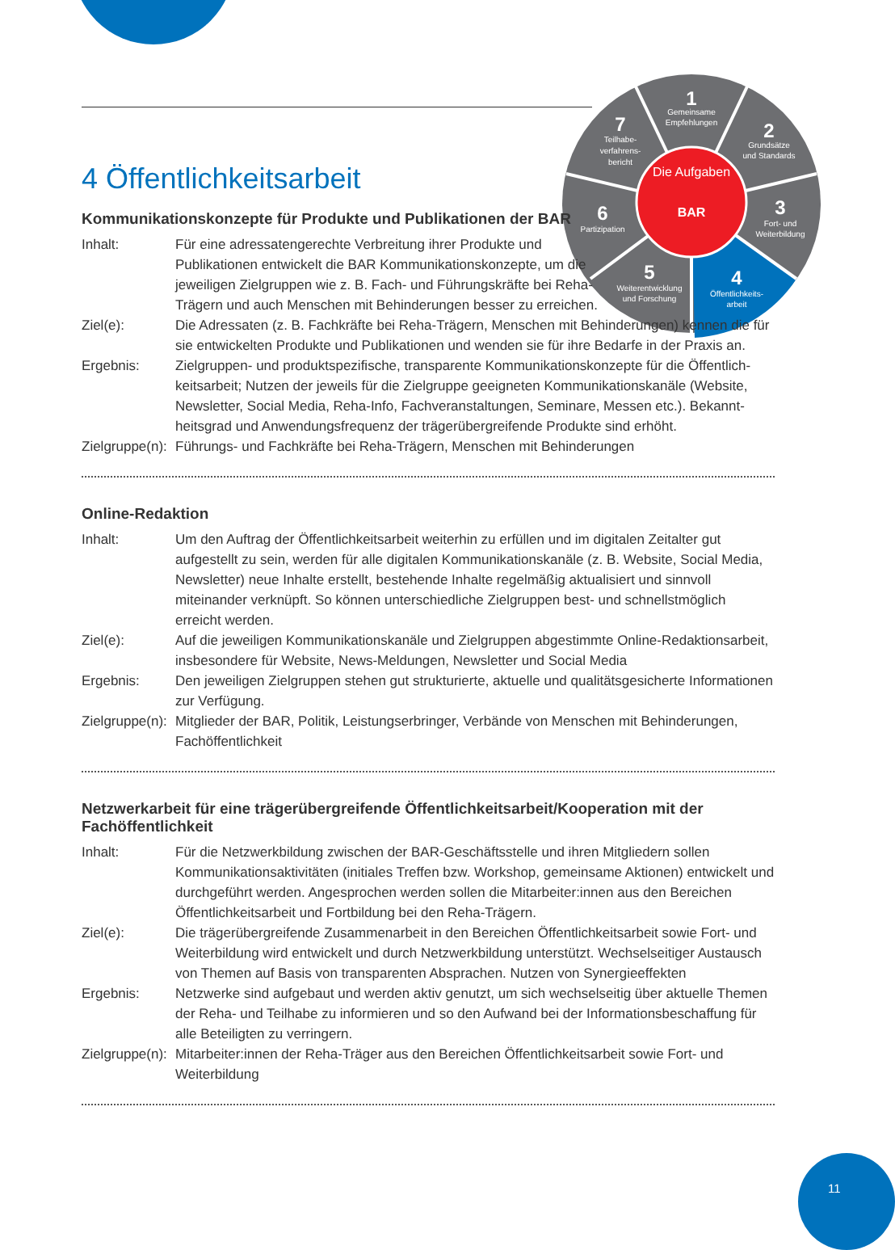Die Aufgaben
BAR
1
Gemeinsame
Empfehlungen
2
Grundsätze
und Standards
3
Fort- und
Weiterbildung
4
Öffentlichkeits-
arbeit
5
Weiterentwicklung
und Forschung
6
Partizipation
7
Teilhabe-
verfahrens-
bericht
4 Öffentlichkeitsarbeit
Kommunikationskonzepte für Produkte und Publikationen der BAR
Inhalt: Für eine adressatengerechte Verbreitung ihrer Produkte und Publikationen entwickelt die BAR Kommunikationskonzepte, um die jeweiligen Zielgruppen wie z. B. Fach- und Führungs­kräfte bei Reha-Trägern und auch Menschen mit Behinderungen besser zu erreichen.
Ziel(e): Die Adressaten (z. B. Fachkräfte bei Reha-Trägern, Menschen mit Behinderungen) kennen die für sie entwickelten Produkte und Publikationen und wenden sie für ihre Bedarfe in der Praxis an.
Ergebnis: Zielgruppen- und produktspezifische, transparente Kommunikationskonzepte für die Öffentlich­keitsarbeit; Nutzen der jeweils für die Zielgruppe geeigneten Kommunikationskanäle (Website, Newsletter, Social Media, Reha-Info, Fachveranstaltungen, Seminare, Messen etc.). Bekannt­heitsgrad und Anwendungsfrequenz der trägerübergreifende Produkte sind erhöht.
Zielgruppe(n):
Führungs- und Fachkräfte bei Reha-Trägern, Menschen mit Behinderungen
Online-Redaktion
Inhalt: Um den Auftrag der Öffentlichkeitsarbeit weiterhin zu erfüllen und im digitalen Zeitalter gut aufgestellt zu sein, werden für alle digitalen Kommunikationskanäle (z. B. Website, Social Media, Newsletter) neue Inhalte erstellt, bestehende Inhalte regelmäßig aktualisiert und sinn­voll miteinander verknüpft. So können unterschiedliche Zielgruppen best- und schnellstmöglich erreicht werden.
Ziel(e): Auf die jeweiligen Kommunikationskanäle und Zielgruppen abgestimmte Online-Redaktions­arbeit, insbesondere für Website, News-Meldungen, Newsletter und Social Media
Ergebnis: Den jeweiligen Zielgruppen stehen gut strukturierte, aktuelle und qualitätsgesicherte Informa­tionen zur Verfügung.
Zielgruppe(n):
Mitglieder der BAR, Politik, Leistungserbringer, Verbände von Menschen mit Behinderungen, Fachöffentlichkeit
Netzwerkarbeit für eine trägerübergreifende Öffentlichkeitsarbeit/Kooperation mit der Fachöffentlichkeit
Inhalt: Für die Netzwerkbildung zwischen der BAR-Geschäftsstelle und ihren Mitgliedern sollen Kommunikationsaktivitäten (initiales Treffen bzw. Workshop, gemeinsame Aktionen) ent­wickelt und durchgeführt werden. Angesprochen werden sollen die Mitarbeiter:innen aus den Bereichen Öffentlichkeitsarbeit und Fortbildung bei den Reha-Trägern.
Ziel(e): Die trägerübergreifende Zusammenarbeit in den Bereichen Öffentlichkeitsarbeit sowie Fort- und Weiterbildung wird entwickelt und durch Netzwerkbildung unterstützt. Wechselseitiger Austausch von Themen auf Basis von transparenten Absprachen. Nutzen von Synergieeffekten
Ergebnis: Netzwerke sind aufgebaut und werden aktiv genutzt, um sich wechselseitig über aktuelle Themen der Reha- und Teilhabe zu informieren und so den Aufwand bei der Informations­beschaffung für alle Beteiligten zu verringern.
Zielgruppe(n):
Mitarbeiter:innen der Reha-Träger aus den Bereichen Öffentlichkeitsarbeit sowie Fort- und Weiterbildung
11